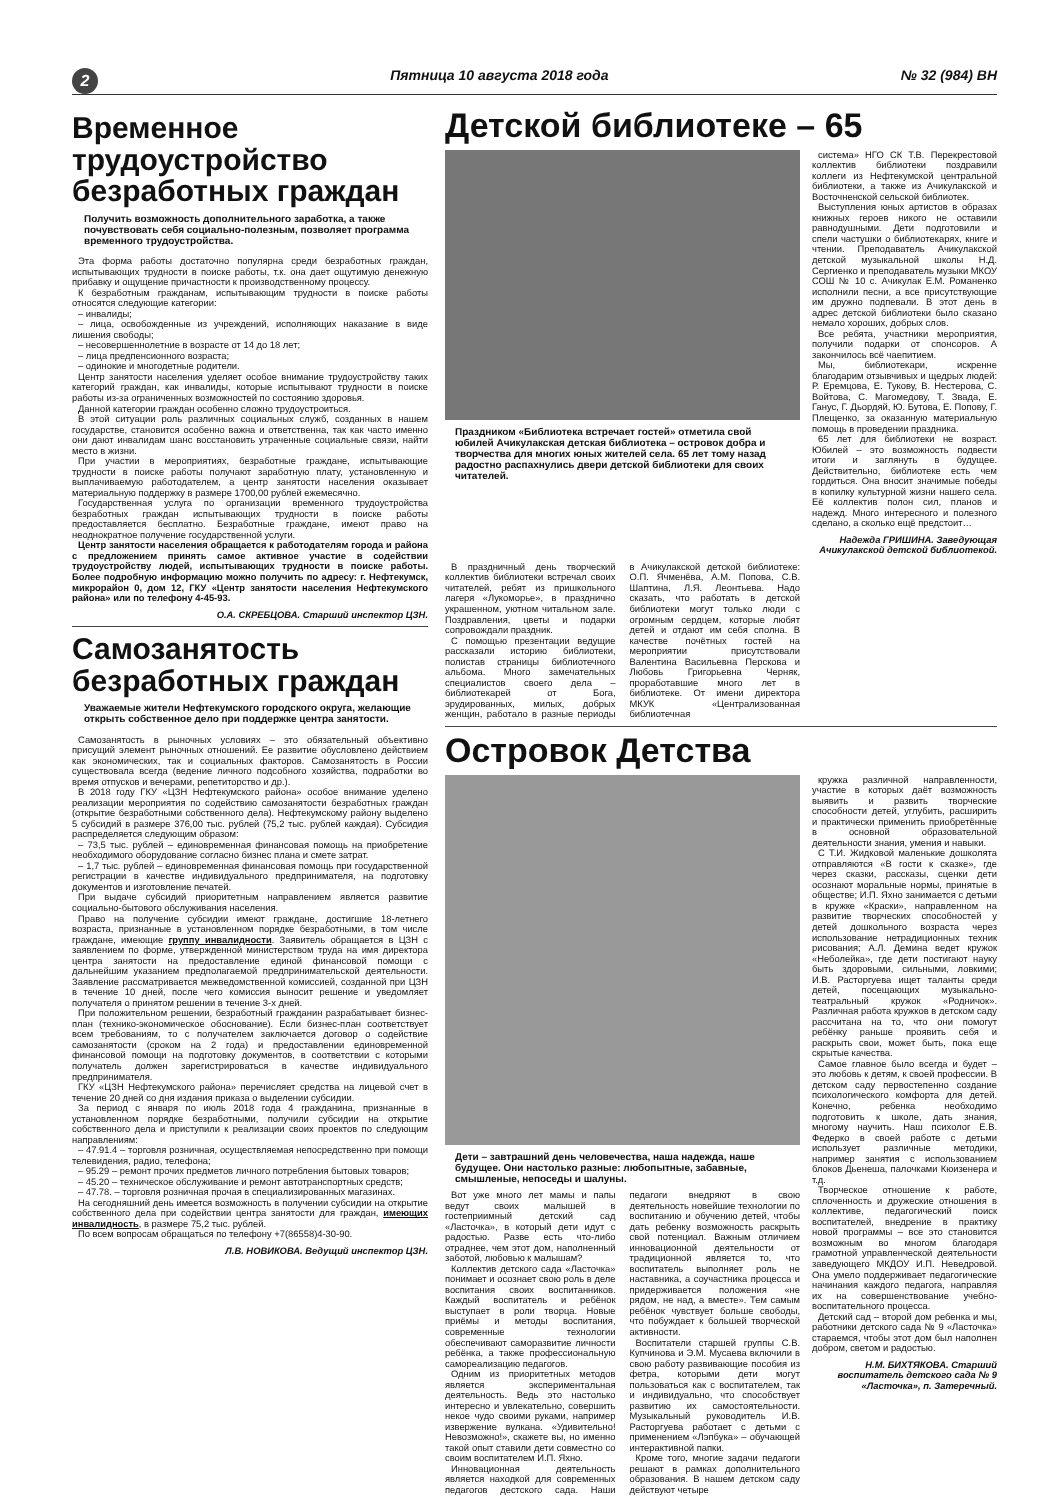2 Пятница 10 августа 2018 года № 32 (984) ВН
Временное трудоустройство безработных граждан
Получить возможность дополнительного заработка, а также почувствовать себя социально-полезным, позволяет программа временного трудоустройства.
Эта форма работы достаточно популярна среди безработных граждан, испытывающих трудности в поиске работы, т.к. она дает ощутимую денежную прибавку и ощущение причастности к производственному процессу.
К безработным гражданам, испытывающим трудности в поиске работы относятся следующие категории:
– инвалиды;
– лица, освобожденные из учреждений, исполняющих наказание в виде лишения свободы;
– несовершеннолетние в возрасте от 14 до 18 лет;
– лица предпенсионного возраста;
– одинокие и многодетные родители.
Центр занятости населения уделяет особое внимание трудоустройству таких категорий граждан, как инвалиды, которые испытывают трудности в поиске работы из-за ограниченных возможностей по состоянию здоровья.
Данной категории граждан особенно сложно трудоустроиться.
В этой ситуации роль различных социальных служб, созданных в нашем государстве, становится особенно важна и ответственна, так как часто именно они дают инвалидам шанс восстановить утраченные социальные связи, найти место в жизни.
При участии в мероприятиях, безработные гражданe, испытывающие трудности в поиске работы получают заработную плату, установленную и выплачиваемую работодателем, а центр занятости населения оказывает материальную поддержку в размере 1700,00 рублей ежемесячно.
Государственная услуга по организации временного трудоустройства безработных граждан испытывающих трудности в поиске работы предоставляется бесплатно. Безработные граждане, имеют право на неоднократное получение государственной услуги.
Центр занятости населения обращается к работодателям города и района с предложением принять самое активное участие в содействии трудоустройству людей, испытывающих трудности в поиске работы. Более подробную информацию можно получить по адресу: г. Нефтекумск, микрорайон 0, дом 12, ГКУ «Центр занятости населения Нефтекумского района» или по телефону 4-45-93.
О.А. СКРЕБЦОВА. Старший инспектор ЦЗН.
Самозанятость безработных граждан
Уважаемые жители Нефтекумского городского округа, желающие открыть собственное дело при поддержке центра занятости.
Самозанятость в рыночных условиях – это обязательный объективно присущий элемент рыночных отношений. Ее развитие обусловлено действием как экономических, так и социальных факторов. Самозанятость в России существовала всегда (ведение личного подсобного хозяйства, подработки во время отпусков и вечерами, репетиторство и др.).
В 2018 году ГКУ «ЦЗН Нефтекумского района» особое внимание уделено реализации мероприятия по содействию самозанятости безработных граждан (открытие безработными собственного дела). Нефтекумскому району выделено 5 субсидий в размере 376,00 тыс. рублей (75,2 тыс. рублей каждая). Субсидия распределяется следующим образом:
– 73,5 тыс. рублей – единовременная финансовая помощь на приобретение необходимого оборудование согласно бизнес плана и смете затрат.
– 1,7 тыс. рублей – единовременная финансовая помощь при государственной регистрации в качестве индивидуального предпринимателя, на подготовку документов и изготовление печатей.
При выдаче субсидий приоритетным направлением является развитие социально-бытового обслуживания населения.
Право на получение субсидии имеют граждане, достигшие 18-летнего возраста, признанные в установленном порядке безработными, в том числе граждане, имеющие группу инвалидности. Заявитель обращается в ЦЗН с заявлением по форме, утвержденной министерством труда на имя директора центра занятости на предоставление единой финансовой помощи с дальнейшим указанием предполагаемой предпринимательской деятельности. Заявление рассматривается межведомственной комиссией, созданной при ЦЗН в течение 10 дней, после чего комиссия выносит решение и уведомляет получателя о принятом решении в течение 3-х дней.
При положительном решении, безработный гражданин разрабатывает бизнес-план (технико-экономическое обоснование). Если бизнес-план соответствует всем требованиям, то с получателем заключается договор о содействие самозанятости (сроком на 2 года) и предоставлении единовременной финансовой помощи на подготовку документов, в соответствии с которыми получатель должен зарегистрироваться в качестве индивидуального предпринимателя.
ГКУ «ЦЗН Нефтекумского района» перечисляет средства на лицевой счет в течение 20 дней со дня издания приказа о выделении субсидии.
За период с января по июль 2018 года 4 гражданина, признанные в установленном порядке безработными, получили субсидии на открытие собственного дела и приступили к реализации своих проектов по следующим направлениям:
– 47.91.4 – торговля розничная, осуществляемая непосредственно при помощи телевидения, радио, телефона;
– 95.29 – ремонт прочих предметов личного потребления бытовых товаров;
– 45.20 – техническое обслуживание и ремонт автотранспортных средств;
– 47.78. – торговля розничная прочая в специализированных магазинах.
На сегодняшний день имеется возможность в получении субсидии на открытие собственного дела при содействии центра занятости для граждан, имеющих инвалидность, в размере 75,2 тыс. рублей.
По всем вопросам обращаться по телефону +7(86558)4-30-90.
Л.В. НОВИКОВА. Ведущий инспектор ЦЗН.
Детской библиотеке – 65
Праздником «Библиотека встречает гостей» отметила свой юбилей Ачикулакская детская библиотека – островок добра и творчества для многих юных жителей села. 65 лет тому назад радостно распахнулись двери детской библиотеки для своих читателей.
система» НГО СК Т.В. Перекрестовой коллектив библиотеки поздравили коллеги из Нефтекумской центральной библиотеки, а также из Ачикулакской и Восточненской сельской библиотек.
Выступления юных артистов в образах книжных героев никого не оставили равнодушными. Дети подготовили и спели частушки о библиотекарях, книге и чтении. Преподаватель Ачикулакской детской музыкальной школы Н.Д. Сергиенко и преподаватель музыки МКОУ СОШ № 10 с. Ачикулак Е.М. Романенко исполнили песни, а все присутствующие им дружно подпевали. В этот день в адрес детской библиотеки было сказано немало хороших, добрых слов.
Все ребята, участники мероприятия, получили подарки от спонсоров. А закончилось всё чаепитием.
Мы, библиотекари, искренне благодарим отзывчивых и щедрых людей: Р. Еремцова, Е. Тукову, В. Нестерова, С. Войтова, С. Магомедову, Т. Звада, Е. Ганус, Г. Дьордяй, Ю. Бутова, Е. Попову, Г. Плещенко, за оказанную материальную помощь в проведении праздника.
65 лет для библиотеки не возраст. Юбилей – это возможность подвести итоги и заглянуть в будущее. Действительно, библиотеке есть чем гордиться. Она вносит значимые победы в копилку культурной жизни нашего села. Её коллектив полон сил, планов и надежд. Много интересного и полезного сделано, а сколько ещё предстоит…
Надежда ГРИШИНА. Заведующая Ачикулакской детской библиотекой.
В праздничный день творческий коллектив библиотеки встречал своих читателей, ребят из пришкольного лагеря «Лукоморье», в празднично украшенном, уютном читальном зале. Поздравления, цветы и подарки сопровождали праздник.
С помощью презентации ведущие рассказали историю библиотеки, полистав страницы библиотечного альбома. Много замечательных специалистов своего дела – библиотекарей от Бога, эрудированных, милых, добрых женщин, работало в разные периоды в Ачикулакской детской библиотеке: О.П. Ячменёва, А.М. Попова, С.В. Шаптина, Л.Я. Леонтьева. Надо сказать, что работать в детской библиотеки могут только люди с огромным сердцем, которые любят детей и отдают им себя сполна. В качестве почётных гостей на мероприятии присутствовали Валентина Васильевна Перскова и Любовь Григорьевна Черняк, проработавшие много лет в библиотеке. От имени директора МКУК «Централизованная библиотечная
Островок Детства
Дети – завтрашний день человечества, наша надежда, наше будущее. Они настолько разные: любопытные, забавные, смышленые, непоседы и шалуны.
Вот уже много лет мамы и папы ведут своих малышей в гостеприимный детский сад «Ласточка», в который дети идут с радостью. Разве есть что-либо отраднее, чем этот дом, наполненный заботой, любовью к малышам?
Коллектив детского сада «Ласточка» понимает и осознает свою роль в деле воспитания своих воспитанников. Каждый воспитатель и ребёнок выступает в роли творца. Новые приёмы и методы воспитания, современные технологии обеспечивают саморазвитие личности ребёнка, а также профессиональную самореализацию педагогов.
Одним из приоритетных методов является экспериментальная деятельность. Ведь это настолько интересно и увлекательно, совершить некое чудо своими руками, например извержение вулкана. «Удивительно! Невозможно!», скажете вы, но именно такой опыт ставили дети совместно со своим воспитателем И.П. Яхно.
Инновационная деятельность является находкой для современных педагогов дестского сада. Наши педагоги внедряют в свою деятельность новейшие технологии по воспитанию и обучению детей, чтобы дать ребенку возможность раскрыть свой потенциал. Важным отличием инновационной деятельности от традиционной является то, что воспитатель выполняет роль не наставника, а соучастника процесса и придерживается положения «не рядом, не над, а вместе». Тем самым ребёнок чувствует больше свободы, что побуждает к большей творческой активности.
Воспитатели старшей группы С.В. Купчинова и Э.М. Мусаева включили в свою работу развивающие пособия из фетра, которыми дети могут пользоваться как с воспитателем, так и индивидуально, что способствует развитию их самостоятельности. Музыкальный руководитель И.В. Расторгуева работает с детьми с применением «Лэпбука» – обучающей интерактивной папки.
Кроме того, многие задачи педагоги решают в рамках дополнительного образования. В нашем детском саду действуют четыре
кружка различной направленности, участие в которых даёт возможность выявить и развить творческие способности детей, углубить, расширить и практически применить приобретённые в основной образовательной деятельности знания, умения и навыки.
С Т.И. Жидковой маленькие дошколята отправляются «В гости к сказке», где через сказки, рассказы, сценки дети осознают моральные нормы, принятые в обществе; И.П. Яхно занимается с детьми в кружке «Краски», направленном на развитие творческих способностей у детей дошкольного возраста через использование нетрадиционных техник рисования; А.Л. Демина ведет кружок «Неболейка», где дети постигают науку быть здоровыми, сильными, ловкими; И.В. Расторгуева ищет таланты среди детей, посещающих музыкально-театральный кружок «Родничок». Различная работа кружков в детском саду рассчитана на то, что они помогут ребёнку раньше проявить себя и раскрыть свои, может быть, пока еще скрытые качества.
Самое главное было всегда и будет – это любовь к детям, к своей профессии. В детском саду первостепенно создание психологического комфорта для детей. Конечно, ребенка необходимо подготовить к школе, дать знания, многому научить. Наш психолог Е.В. Федерко в своей работе с детьми использует различные методики, например занятия с использованием блоков Дьенеша, палочками Кюизенера и т.д.
Творческое отношение к работе, сплоченность и дружеские отношения в коллективе, педагогический поиск воспитателей, внедрение в практику новой программы – все это становится возможным во многом благодаря грамотной управленческой деятельности заведующего МКДОУ И.П. Неведровой. Она умело поддерживает педагогические начинания каждого педагога, направляя их на совершенствование учебно-воспитательного процесса.
Детский сад – второй дом ребенка и мы, работники детского сада № 9 «Ласточка» стараемся, чтобы этот дом был наполнен добром, светом и радостью.
Н.М. БИХТЯКОВА. Старший воспитатель детского сада № 9 «Ласточка», п. Затеречный.